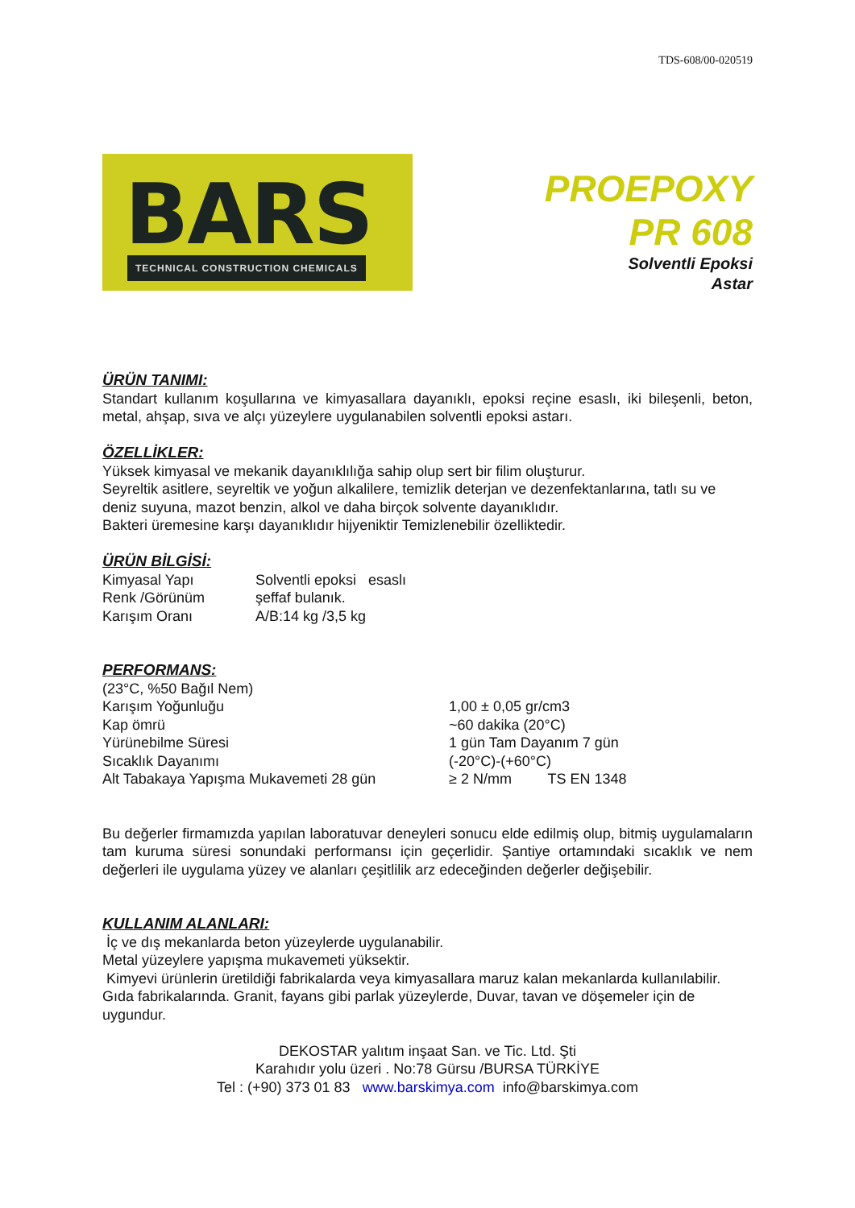TDS-608/00-020519
BARS
TECHNICAL CONSTRUCTION CHEMICALS
PROEPOXY
PR 608
Solventli Epoksi
Astar
ÜRÜN TANIMI:
Standart kullanım koşullarına ve kimyasallara dayanıklı, epoksi reçine esaslı, iki bileşenli, beton, metal, ahşap, sıva ve alçı yüzeylere uygulanabilen solventli epoksi astarı.
ÖZELLİKLER:
Yüksek kimyasal ve mekanik dayanıklılığa sahip olup sert bir filim oluşturur.
Seyreltik asitlere, seyreltik ve yoğun alkalilere, temizlik deterjan ve dezenfektanlarına, tatlı su ve deniz suyuna, mazot benzin, alkol ve daha birçok solvente dayanıklıdır.
Bakteri üremesine karşı dayanıklıdır hijyeniktir Temizlenebilir özelliktedir.
ÜRÜN BİLGİSİ:
| Kimyasal Yapı | Solventli epoksi esaslı |
| Renk /Görünüm | şeffaf bulanık. |
| Karışım Oranı | A/B:14 kg /3,5 kg |
PERFORMANS:
| (23°C, %50 Bağıl Nem) | |
| Karışım Yoğunluğu | 1,00 ± 0,05 gr/cm3 |
| Kap ömrü | ~60 dakika (20°C) |
| Yürünebilme Süresi | 1 gün Tam Dayanım 7 gün |
| Sıcaklık Dayanımı | (-20°C)-(+60°C) |
| Alt Tabakaya Yapışma Mukavemeti 28 gün | ≥ 2 N/mm TS EN 1348 |
Bu değerler firmamızda yapılan laboratuvar deneyleri sonucu elde edilmiş olup, bitmiş uygulamaların tam kuruma süresi sonundaki performansı için geçerlidir. Şantiye ortamındaki sıcaklık ve nem değerleri ile uygulama yüzey ve alanları çeşitlilik arz edeceğinden değerler değişebilir.
KULLANIM ALANLARI:
İç ve dış mekanlarda beton yüzeylerde uygulanabilir.
Metal yüzeylere yapışma mukavemeti yüksektir.
Kimyevi ürünlerin üretildiği fabrikalarda veya kimyasallara maruz kalan mekanlarda kullanılabilir.
Gıda fabrikalarında. Granit, fayans gibi parlak yüzeylerde, Duvar, tavan ve döşemeler için de uygundur.
DEKOSTAR yalıtım inşaat San. ve Tic. Ltd. Şti
Karahıdır yolu üzeri . No:78 Gürsu /BURSA TÜRKİYE
Tel : (+90) 373 01 83 www.barskimya.com info@barskimya.com